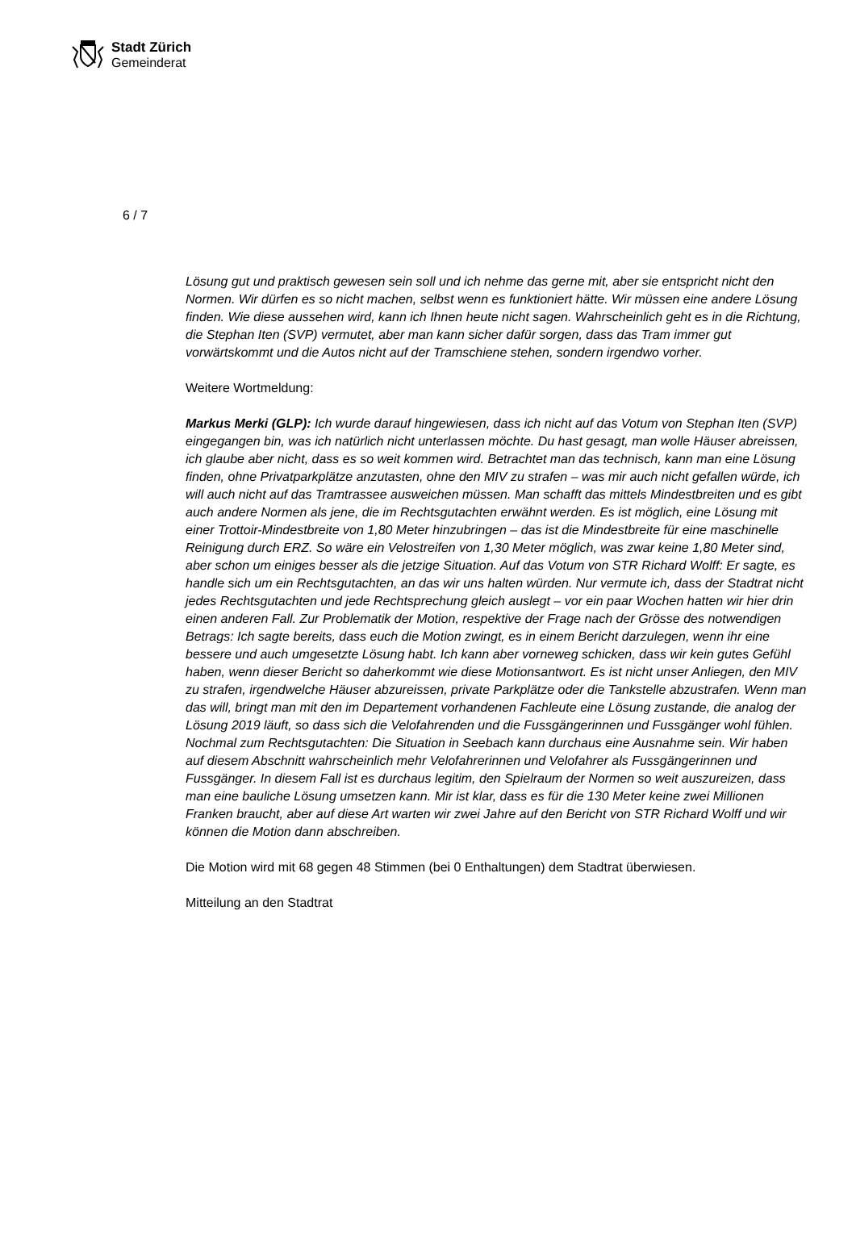Stadt Zürich
Gemeinderat
6 / 7
Lösung gut und praktisch gewesen sein soll und ich nehme das gerne mit, aber sie entspricht nicht den Normen. Wir dürfen es so nicht machen, selbst wenn es funktioniert hätte. Wir müssen eine andere Lösung finden. Wie diese aussehen wird, kann ich Ihnen heute nicht sagen. Wahrscheinlich geht es in die Richtung, die Stephan Iten (SVP) vermutet, aber man kann sicher dafür sorgen, dass das Tram immer gut vorwärtskommt und die Autos nicht auf der Tramschiene stehen, sondern irgendwo vorher.
Weitere Wortmeldung:
Markus Merki (GLP): Ich wurde darauf hingewiesen, dass ich nicht auf das Votum von Stephan Iten (SVP) eingegangen bin, was ich natürlich nicht unterlassen möchte. Du hast gesagt, man wolle Häuser abreissen, ich glaube aber nicht, dass es so weit kommen wird. Betrachtet man das technisch, kann man eine Lösung finden, ohne Privatparkplätze anzutasten, ohne den MIV zu strafen – was mir auch nicht gefallen würde, ich will auch nicht auf das Tramtrassee ausweichen müssen. Man schafft das mittels Mindestbreiten und es gibt auch andere Normen als jene, die im Rechtsgutachten erwähnt werden. Es ist möglich, eine Lösung mit einer Trottoir-Mindestbreite von 1,80 Meter hinzubringen – das ist die Mindestbreite für eine maschinelle Reinigung durch ERZ. So wäre ein Velostreifen von 1,30 Meter möglich, was zwar keine 1,80 Meter sind, aber schon um einiges besser als die jetzige Situation. Auf das Votum von STR Richard Wolff: Er sagte, es handle sich um ein Rechtsgutachten, an das wir uns halten würden. Nur vermute ich, dass der Stadtrat nicht jedes Rechtsgutachten und jede Rechtsprechung gleich auslegt – vor ein paar Wochen hatten wir hier drin einen anderen Fall. Zur Problematik der Motion, respektive der Frage nach der Grösse des notwendigen Betrags: Ich sagte bereits, dass euch die Motion zwingt, es in einem Bericht darzulegen, wenn ihr eine bessere und auch umgesetzte Lösung habt. Ich kann aber vorneweg schicken, dass wir kein gutes Gefühl haben, wenn dieser Bericht so daherkommt wie diese Motionsantwort. Es ist nicht unser Anliegen, den MIV zu strafen, irgendwelche Häuser abzureissen, private Parkplätze oder die Tankstelle abzustrafen. Wenn man das will, bringt man mit den im Departement vorhandenen Fachleute eine Lösung zustande, die analog der Lösung 2019 läuft, so dass sich die Velofahrenden und die Fussgängerinnen und Fussgänger wohl fühlen. Nochmal zum Rechtsgutachten: Die Situation in Seebach kann durchaus eine Ausnahme sein. Wir haben auf diesem Abschnitt wahrscheinlich mehr Velofahrerinnen und Velofahrer als Fussgängerinnen und Fussgänger. In diesem Fall ist es durchaus legitim, den Spielraum der Normen so weit auszureizen, dass man eine bauliche Lösung umsetzen kann. Mir ist klar, dass es für die 130 Meter keine zwei Millionen Franken braucht, aber auf diese Art warten wir zwei Jahre auf den Bericht von STR Richard Wolff und wir können die Motion dann abschreiben.
Die Motion wird mit 68 gegen 48 Stimmen (bei 0 Enthaltungen) dem Stadtrat überwiesen.
Mitteilung an den Stadtrat